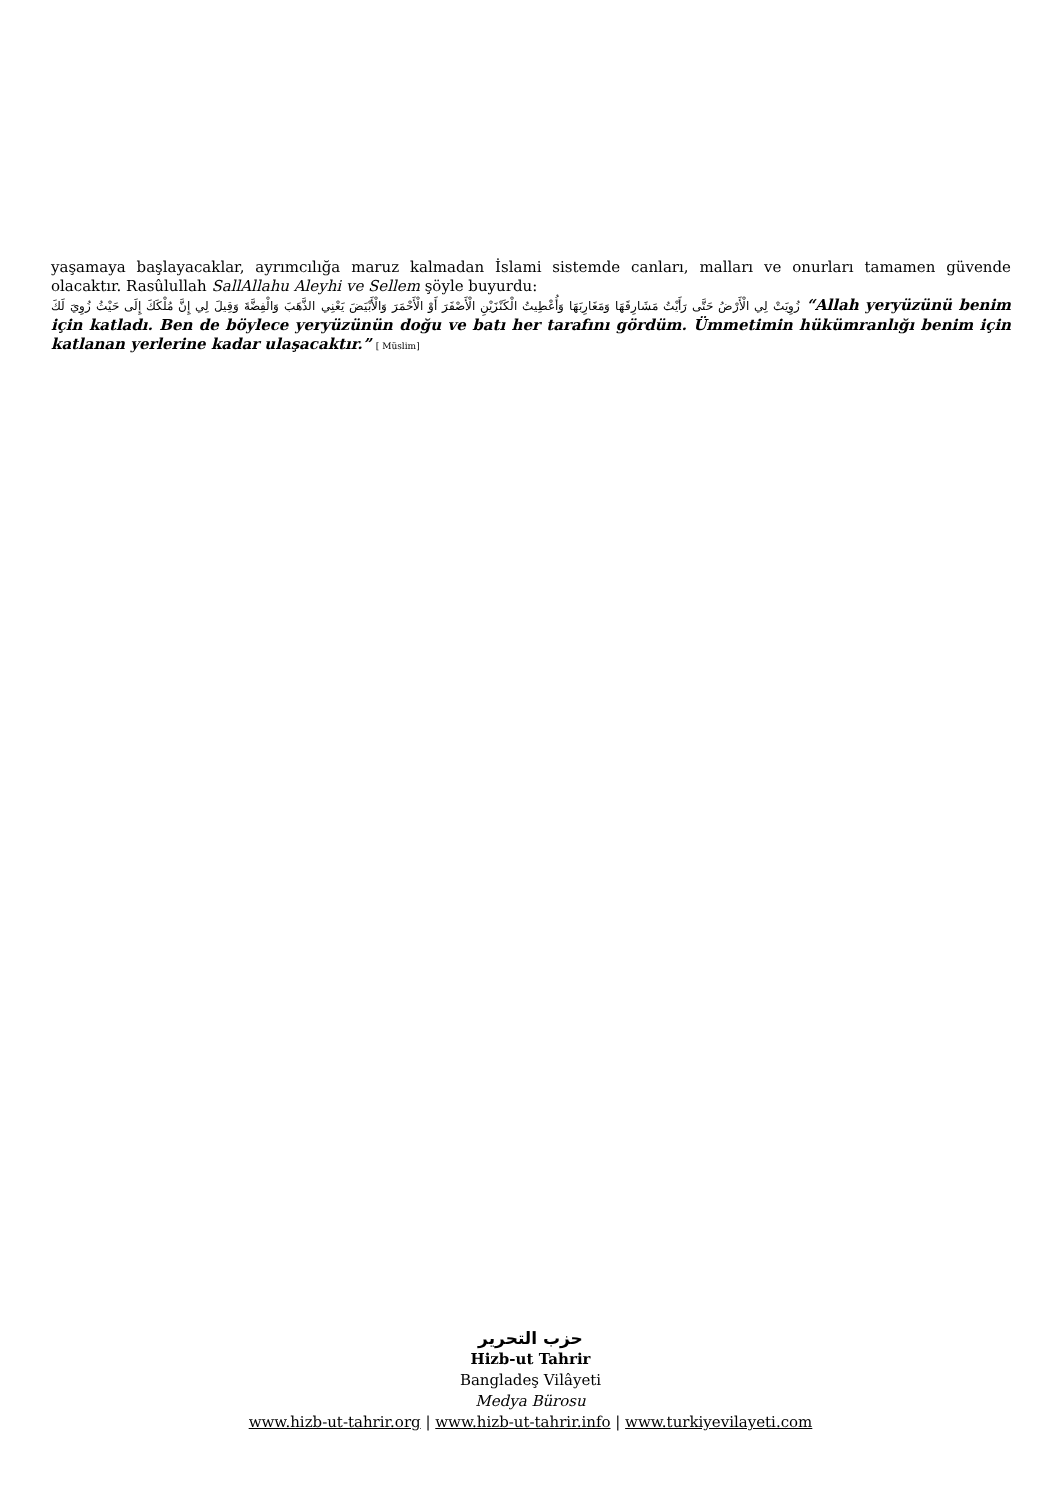yaşamaya başlayacaklar, ayrımcılığa maruz kalmadan İslami sistemde canları, malları ve onurları tamamen güvende olacaktır. Rasûlullah SallAllahu Aleyhi ve Sellem şöyle buyurdu:
زُوِيَتْ لِي الْأَرْضُ حَتَّى رَأَيْتُ مَشَارِقَهَا وَمَغَارِبَهَا وَأُعْطِيتُ الْكَنْزَيْنِ الْأَصْفَرَ أَوْ الْأَحْمَرَ وَالْأَبْيَضَ يَعْنِي الذَّهَبَ وَالْفِضَّةَ وَقِيلَ لِي إِنَّ مُلْكَكَ إِلَى حَيْثُ زُوِيَ لَكَ “Allah yeryüzünü benim için katladı. Ben de böylece yeryüzünün doğu ve batı her tarafını gördüm. Ümmetimin hükümranlığı benim için katlanan yerlerine kadar ulaşacaktır.” [ Müslim]
حزب التحرير
Hizb-ut Tahrir
Bangladeş Vilâyeti
Medya Bürosu
www.hizb-ut-tahrir.org | www.hizb-ut-tahrir.info | www.turkiyevilayeti.com